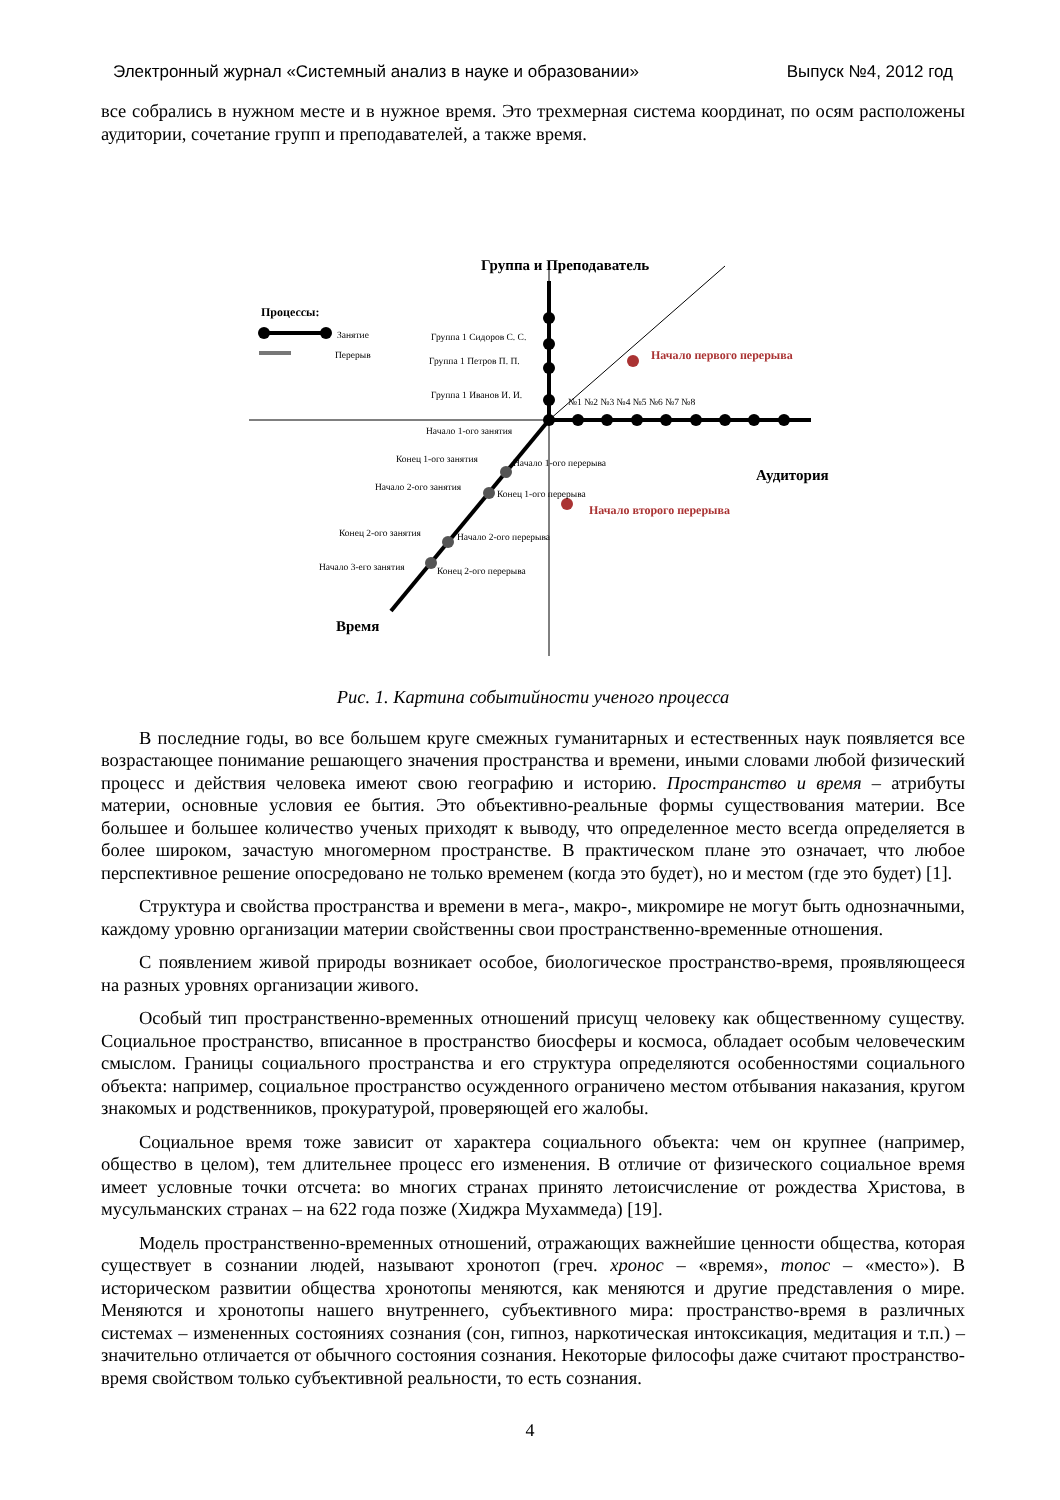Электронный журнал «Системный анализ в науке и образовании» Выпуск №4, 2012 год
все собрались в нужном месте и в нужное время. Это трехмерная система координат, по осям расположены аудитории, сочетание групп и преподавателей, а также время.
Группа и Преподаватель
Процессы:
Занятие
Перерыв
Группа 1 Сидоров С. С.
Группа 1 Петров П. П.
Группа 1 Иванов И. И.
№1 №2 №3 №4 №5 №6 №7 №8
Начало первого перерыва
Начало 1-ого занятия
Конец 1-ого занятия
Начало 1-ого перерыва
Начало 2-ого занятия
Конец 1-ого перерыва
Начало второго перерыва
Конец 2-ого занятия
Начало 2-ого перерыва
Начало 3-его занятия
Конец 2-ого перерыва
Аудитория
Время
Рис. 1. Картина событийности ученого процесса
В последние годы, во все большем круге смежных гуманитарных и естественных наук появляется все возрастающее понимание решающего значения пространства и времени, иными словами любой физический процесс и действия человека имеют свою географию и историю. Пространство и время – атрибуты материи, основные условия ее бытия. Это объективно-реальные формы существования материи. Все большее и большее количество ученых приходят к выводу, что определенное место всегда определяется в более широком, зачастую многомерном пространстве. В практическом плане это означает, что любое перспективное решение опосредовано не только временем (когда это будет), но и местом (где это будет) [1].
Структура и свойства пространства и времени в мега-, макро-, микромире не могут быть однозначными, каждому уровню организации материи свойственны свои пространственно-временные отношения.
С появлением живой природы возникает особое, биологическое пространство-время, проявляющееся на разных уровнях организации живого.
Особый тип пространственно-временных отношений присущ человеку как общественному существу. Социальное пространство, вписанное в пространство биосферы и космоса, обладает особым человеческим смыслом. Границы социального пространства и его структура определяются особенностями социального объекта: например, социальное пространство осужденного ограничено местом отбывания наказания, кругом знакомых и родственников, прокуратурой, проверяющей его жалобы.
Социальное время тоже зависит от характера социального объекта: чем он крупнее (например, общество в целом), тем длительнее процесс его изменения. В отличие от физического социальное время имеет условные точки отсчета: во многих странах принято летоисчисление от рождества Христова, в мусульманских странах – на 622 года позже (Хиджра Мухаммеда) [19].
Модель пространственно-временных отношений, отражающих важнейшие ценности общества, которая существует в сознании людей, называют хронотоп (греч. хронос – «время», топос – «место»). В историческом развитии общества хронотопы меняются, как меняются и другие представления о мире. Меняются и хронотопы нашего внутреннего, субъективного мира: пространство-время в различных системах – измененных состояниях сознания (сон, гипноз, наркотическая интоксикация, медитация и т.п.) – значительно отличается от обычного состояния сознания. Некоторые философы даже считают пространство-время свойством только субъективной реальности, то есть сознания.
4